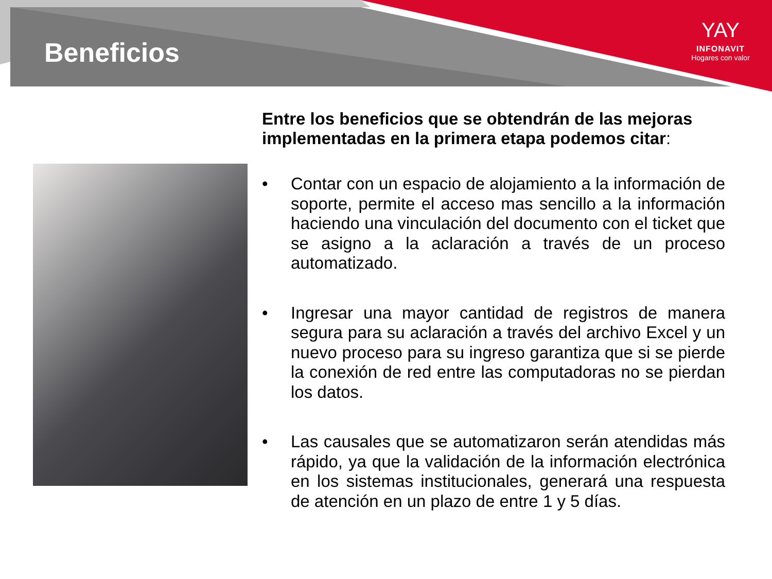Beneficios
YAY
INFONAVIT
Hogares con valor
Entre los beneficios que se obtendrán de las mejoras implementadas en la primera etapa podemos citar:
• Contar con un espacio de alojamiento a la información de soporte, permite el acceso mas sencillo a la información haciendo una vinculación del documento con el ticket que se asigno a la aclaración a través de un proceso automatizado.
• Ingresar una mayor cantidad de registros de manera segura para su aclaración a través del archivo Excel y un nuevo proceso para su ingreso garantiza que si se pierde la conexión de red entre las computadoras no se pierdan los datos.
• Las causales que se automatizaron serán atendidas más rápido, ya que la validación de la información electrónica en los sistemas institucionales, generará una respuesta de atención en un plazo de entre 1 y 5 días.